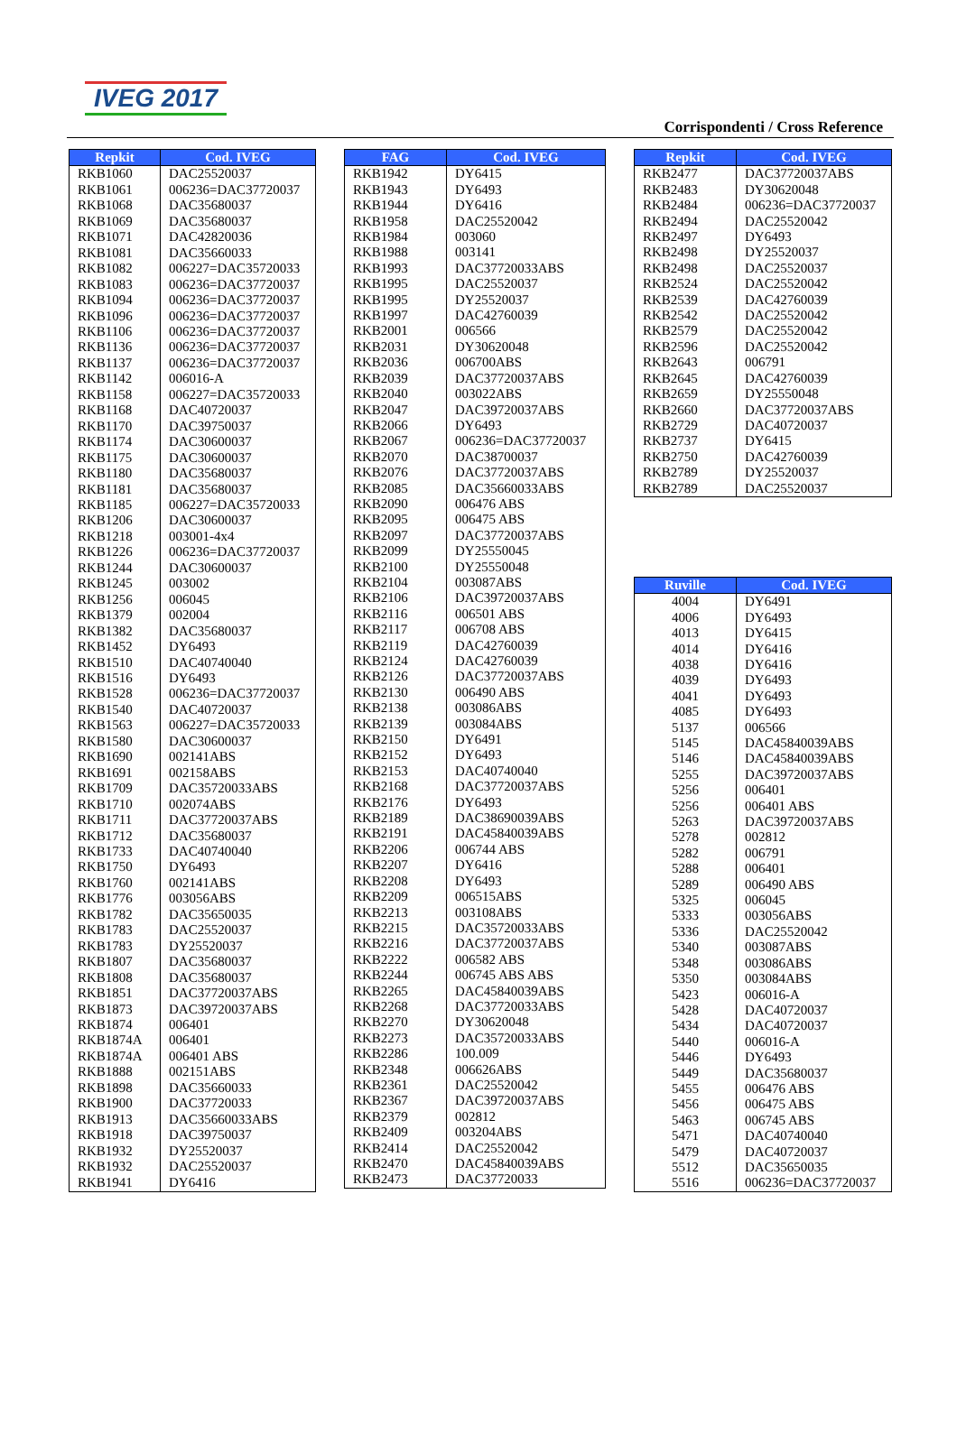IVEG 2017
Corrispondenti / Cross Reference
| Repkit | Cod. IVEG |
| --- | --- |
| RKB1060 | DAC25520037 |
| RKB1061 | 006236=DAC37720037 |
| RKB1068 | DAC35680037 |
| RKB1069 | DAC35680037 |
| RKB1071 | DAC42820036 |
| RKB1081 | DAC35660033 |
| RKB1082 | 006227=DAC35720033 |
| RKB1083 | 006236=DAC37720037 |
| RKB1094 | 006236=DAC37720037 |
| RKB1096 | 006236=DAC37720037 |
| RKB1106 | 006236=DAC37720037 |
| RKB1136 | 006236=DAC37720037 |
| RKB1137 | 006236=DAC37720037 |
| RKB1142 | 006016-A |
| RKB1158 | 006227=DAC35720033 |
| RKB1168 | DAC40720037 |
| RKB1170 | DAC39750037 |
| RKB1174 | DAC30600037 |
| RKB1175 | DAC30600037 |
| RKB1180 | DAC35680037 |
| RKB1181 | DAC35680037 |
| RKB1185 | 006227=DAC35720033 |
| RKB1206 | DAC30600037 |
| RKB1218 | 003001-4x4 |
| RKB1226 | 006236=DAC37720037 |
| RKB1244 | DAC30600037 |
| RKB1245 | 003002 |
| RKB1256 | 006045 |
| RKB1379 | 002004 |
| RKB1382 | DAC35680037 |
| RKB1452 | DY6493 |
| RKB1510 | DAC40740040 |
| RKB1516 | DY6493 |
| RKB1528 | 006236=DAC37720037 |
| RKB1540 | DAC40720037 |
| RKB1563 | 006227=DAC35720033 |
| RKB1580 | DAC30600037 |
| RKB1690 | 002141ABS |
| RKB1691 | 002158ABS |
| RKB1709 | DAC35720033ABS |
| RKB1710 | 002074ABS |
| RKB1711 | DAC37720037ABS |
| RKB1712 | DAC35680037 |
| RKB1733 | DAC40740040 |
| RKB1750 | DY6493 |
| RKB1760 | 002141ABS |
| RKB1776 | 003056ABS |
| RKB1782 | DAC35650035 |
| RKB1783 | DAC25520037 |
| RKB1783 | DY25520037 |
| RKB1807 | DAC35680037 |
| RKB1808 | DAC35680037 |
| RKB1851 | DAC37720037ABS |
| RKB1873 | DAC39720037ABS |
| RKB1874 | 006401 |
| RKB1874A | 006401 |
| RKB1874A | 006401 ABS |
| RKB1888 | 002151ABS |
| RKB1898 | DAC35660033 |
| RKB1900 | DAC37720033 |
| RKB1913 | DAC35660033ABS |
| RKB1918 | DAC39750037 |
| RKB1932 | DY25520037 |
| RKB1932 | DAC25520037 |
| RKB1941 | DY6416 |
| FAG | Cod. IVEG |
| --- | --- |
| RKB1942 | DY6415 |
| RKB1943 | DY6493 |
| RKB1944 | DY6416 |
| RKB1958 | DAC25520042 |
| RKB1984 | 003060 |
| RKB1988 | 003141 |
| RKB1993 | DAC37720033ABS |
| RKB1995 | DAC25520037 |
| RKB1995 | DY25520037 |
| RKB1997 | DAC42760039 |
| RKB2001 | 006566 |
| RKB2031 | DY30620048 |
| RKB2036 | 006700ABS |
| RKB2039 | DAC37720037ABS |
| RKB2040 | 003022ABS |
| RKB2047 | DAC39720037ABS |
| RKB2066 | DY6493 |
| RKB2067 | 006236=DAC37720037 |
| RKB2070 | DAC38700037 |
| RKB2076 | DAC37720037ABS |
| RKB2085 | DAC35660033ABS |
| RKB2090 | 006476 ABS |
| RKB2095 | 006475 ABS |
| RKB2097 | DAC37720037ABS |
| RKB2099 | DY25550045 |
| RKB2100 | DY25550048 |
| RKB2104 | 003087ABS |
| RKB2106 | DAC39720037ABS |
| RKB2116 | 006501 ABS |
| RKB2117 | 006708 ABS |
| RKB2119 | DAC42760039 |
| RKB2124 | DAC42760039 |
| RKB2126 | DAC37720037ABS |
| RKB2130 | 006490 ABS |
| RKB2138 | 003086ABS |
| RKB2139 | 003084ABS |
| RKB2150 | DY6491 |
| RKB2152 | DY6493 |
| RKB2153 | DAC40740040 |
| RKB2168 | DAC37720037ABS |
| RKB2176 | DY6493 |
| RKB2189 | DAC38690039ABS |
| RKB2191 | DAC45840039ABS |
| RKB2206 | 006744 ABS |
| RKB2207 | DY6416 |
| RKB2208 | DY6493 |
| RKB2209 | 006515ABS |
| RKB2213 | 003108ABS |
| RKB2215 | DAC35720033ABS |
| RKB2216 | DAC37720037ABS |
| RKB2222 | 006582 ABS |
| RKB2244 | 006745 ABS ABS |
| RKB2265 | DAC45840039ABS |
| RKB2268 | DAC37720033ABS |
| RKB2270 | DY30620048 |
| RKB2273 | DAC35720033ABS |
| RKB2286 | 100.009 |
| RKB2348 | 006626ABS |
| RKB2361 | DAC25520042 |
| RKB2367 | DAC39720037ABS |
| RKB2379 | 002812 |
| RKB2409 | 003204ABS |
| RKB2414 | DAC25520042 |
| RKB2470 | DAC45840039ABS |
| RKB2473 | DAC37720033 |
| Repkit | Cod. IVEG |
| --- | --- |
| RKB2477 | DAC37720037ABS |
| RKB2483 | DY30620048 |
| RKB2484 | 006236=DAC37720037 |
| RKB2494 | DAC25520042 |
| RKB2497 | DY6493 |
| RKB2498 | DY25520037 |
| RKB2498 | DAC25520037 |
| RKB2524 | DAC25520042 |
| RKB2539 | DAC42760039 |
| RKB2542 | DAC25520042 |
| RKB2579 | DAC25520042 |
| RKB2596 | DAC25520042 |
| RKB2643 | 006791 |
| RKB2645 | DAC42760039 |
| RKB2659 | DY25550048 |
| RKB2660 | DAC37720037ABS |
| RKB2729 | DAC40720037 |
| RKB2737 | DY6415 |
| RKB2750 | DAC42760039 |
| RKB2789 | DY25520037 |
| RKB2789 | DAC25520037 |
| Ruville | Cod. IVEG |
| --- | --- |
| 4004 | DY6491 |
| 4006 | DY6493 |
| 4013 | DY6415 |
| 4014 | DY6416 |
| 4038 | DY6416 |
| 4039 | DY6493 |
| 4041 | DY6493 |
| 4085 | DY6493 |
| 5137 | 006566 |
| 5145 | DAC45840039ABS |
| 5146 | DAC45840039ABS |
| 5255 | DAC39720037ABS |
| 5256 | 006401 |
| 5256 | 006401 ABS |
| 5263 | DAC39720037ABS |
| 5278 | 002812 |
| 5282 | 006791 |
| 5288 | 006401 |
| 5289 | 006490 ABS |
| 5325 | 006045 |
| 5333 | 003056ABS |
| 5336 | DAC25520042 |
| 5340 | 003087ABS |
| 5348 | 003086ABS |
| 5350 | 003084ABS |
| 5423 | 006016-A |
| 5428 | DAC40720037 |
| 5434 | DAC40720037 |
| 5440 | 006016-A |
| 5446 | DY6493 |
| 5449 | DAC35680037 |
| 5455 | 006476 ABS |
| 5456 | 006475 ABS |
| 5463 | 006745 ABS |
| 5471 | DAC40740040 |
| 5479 | DAC40720037 |
| 5512 | DAC35650035 |
| 5516 | 006236=DAC37720037 |